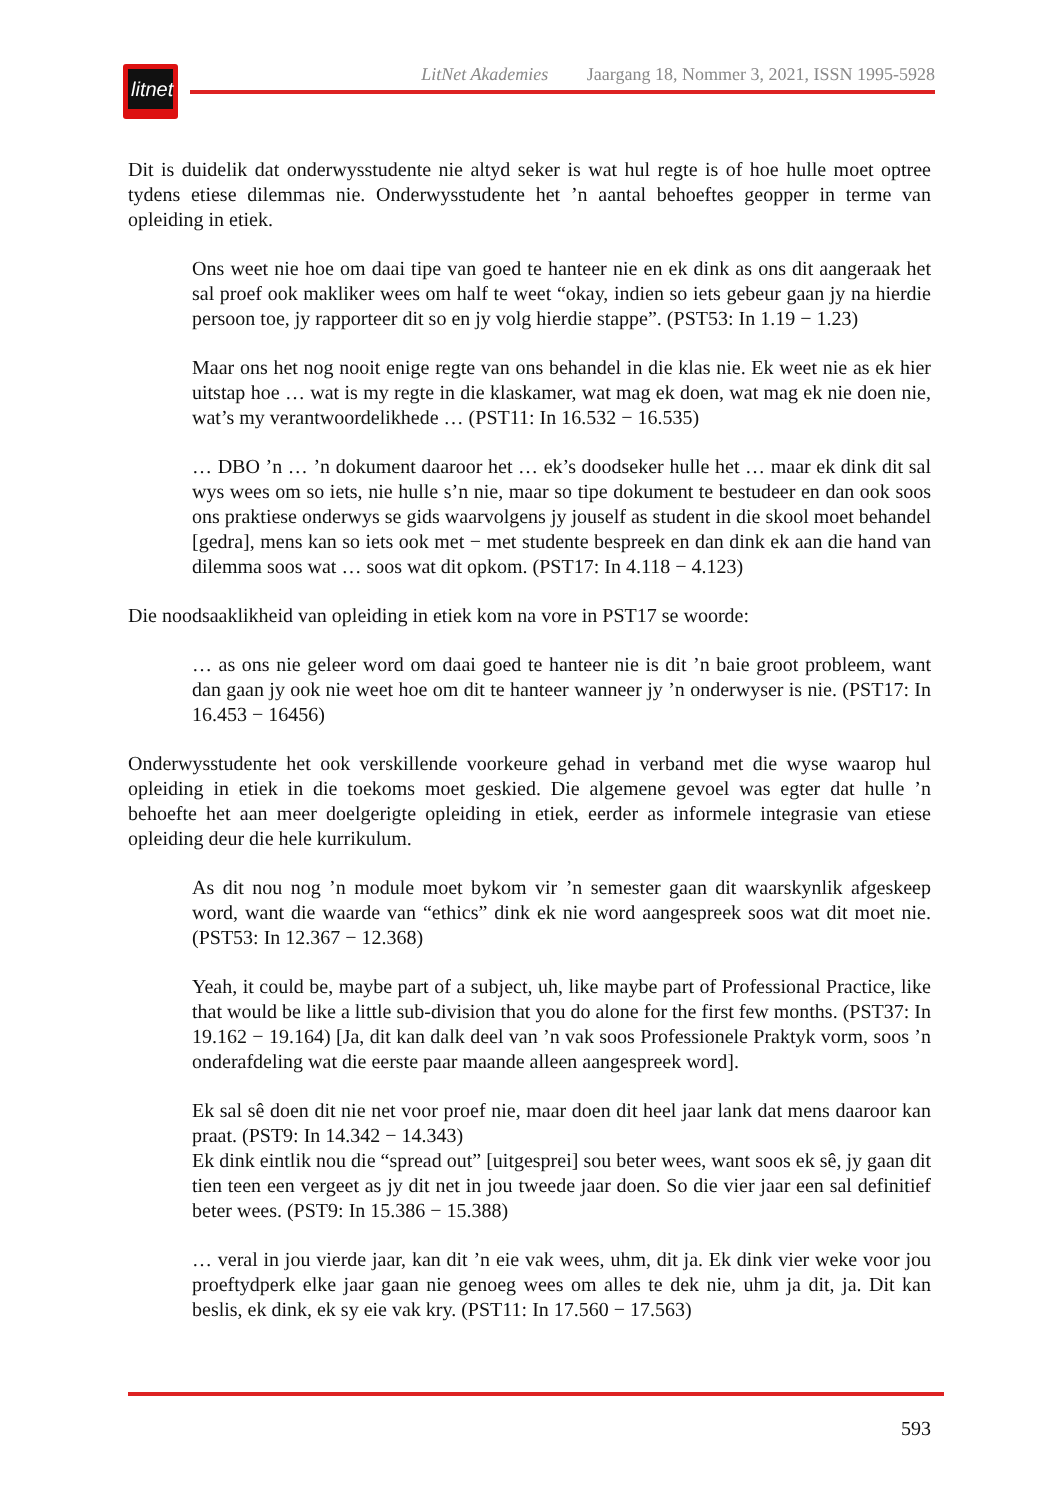litnet
LitNet Akademies Jaargang 18, Nommer 3, 2021, ISSN 1995-5928
Dit is duidelik dat onderwysstudente nie altyd seker is wat hul regte is of hoe hulle moet optree tydens etiese dilemmas nie. Onderwysstudente het ’n aantal behoeftes geopper in terme van opleiding in etiek.
Ons weet nie hoe om daai tipe van goed te hanteer nie en ek dink as ons dit aangeraak het sal proef ook makliker wees om half te weet “okay, indien so iets gebeur gaan jy na hierdie persoon toe, jy rapporteer dit so en jy volg hierdie stappe”. (PST53: In 1.19 − 1.23)
Maar ons het nog nooit enige regte van ons behandel in die klas nie. Ek weet nie as ek hier uitstap hoe … wat is my regte in die klaskamer, wat mag ek doen, wat mag ek nie doen nie, wat’s my verantwoordelikhede … (PST11: In 16.532 − 16.535)
… DBO ’n … ’n dokument daaroor het … ek’s doodseker hulle het … maar ek dink dit sal wys wees om so iets, nie hulle s’n nie, maar so tipe dokument te bestudeer en dan ook soos ons praktiese onderwys se gids waarvolgens jy jouself as student in die skool moet behandel [gedra], mens kan so iets ook met − met studente bespreek en dan dink ek aan die hand van dilemma soos wat … soos wat dit opkom. (PST17: In 4.118 − 4.123)
Die noodsaaklikheid van opleiding in etiek kom na vore in PST17 se woorde:
… as ons nie geleer word om daai goed te hanteer nie is dit ’n baie groot probleem, want dan gaan jy ook nie weet hoe om dit te hanteer wanneer jy ’n onderwyser is nie. (PST17: In 16.453 − 16456)
Onderwysstudente het ook verskillende voorkeure gehad in verband met die wyse waarop hul opleiding in etiek in die toekoms moet geskied. Die algemene gevoel was egter dat hulle ’n behoefte het aan meer doelgerigte opleiding in etiek, eerder as informele integrasie van etiese opleiding deur die hele kurrikulum.
As dit nou nog ’n module moet bykom vir ’n semester gaan dit waarskynlik afgeskeep word, want die waarde van “ethics” dink ek nie word aangespreek soos wat dit moet nie. (PST53: In 12.367 − 12.368)
Yeah, it could be, maybe part of a subject, uh, like maybe part of Professional Practice, like that would be like a little sub-division that you do alone for the first few months. (PST37: In 19.162 − 19.164) [Ja, dit kan dalk deel van ’n vak soos Professionele Praktyk vorm, soos ’n onderafdeling wat die eerste paar maande alleen aangespreek word].
Ek sal sê doen dit nie net voor proef nie, maar doen dit heel jaar lank dat mens daaroor kan praat. (PST9: In 14.342 − 14.343)
Ek dink eintlik nou die “spread out” [uitgesprei] sou beter wees, want soos ek sê, jy gaan dit tien teen een vergeet as jy dit net in jou tweede jaar doen. So die vier jaar een sal definitief beter wees. (PST9: In 15.386 − 15.388)
… veral in jou vierde jaar, kan dit ’n eie vak wees, uhm, dit ja. Ek dink vier weke voor jou proeftydperk elke jaar gaan nie genoeg wees om alles te dek nie, uhm ja dit, ja. Dit kan beslis, ek dink, ek sy eie vak kry. (PST11: In 17.560 − 17.563)
593